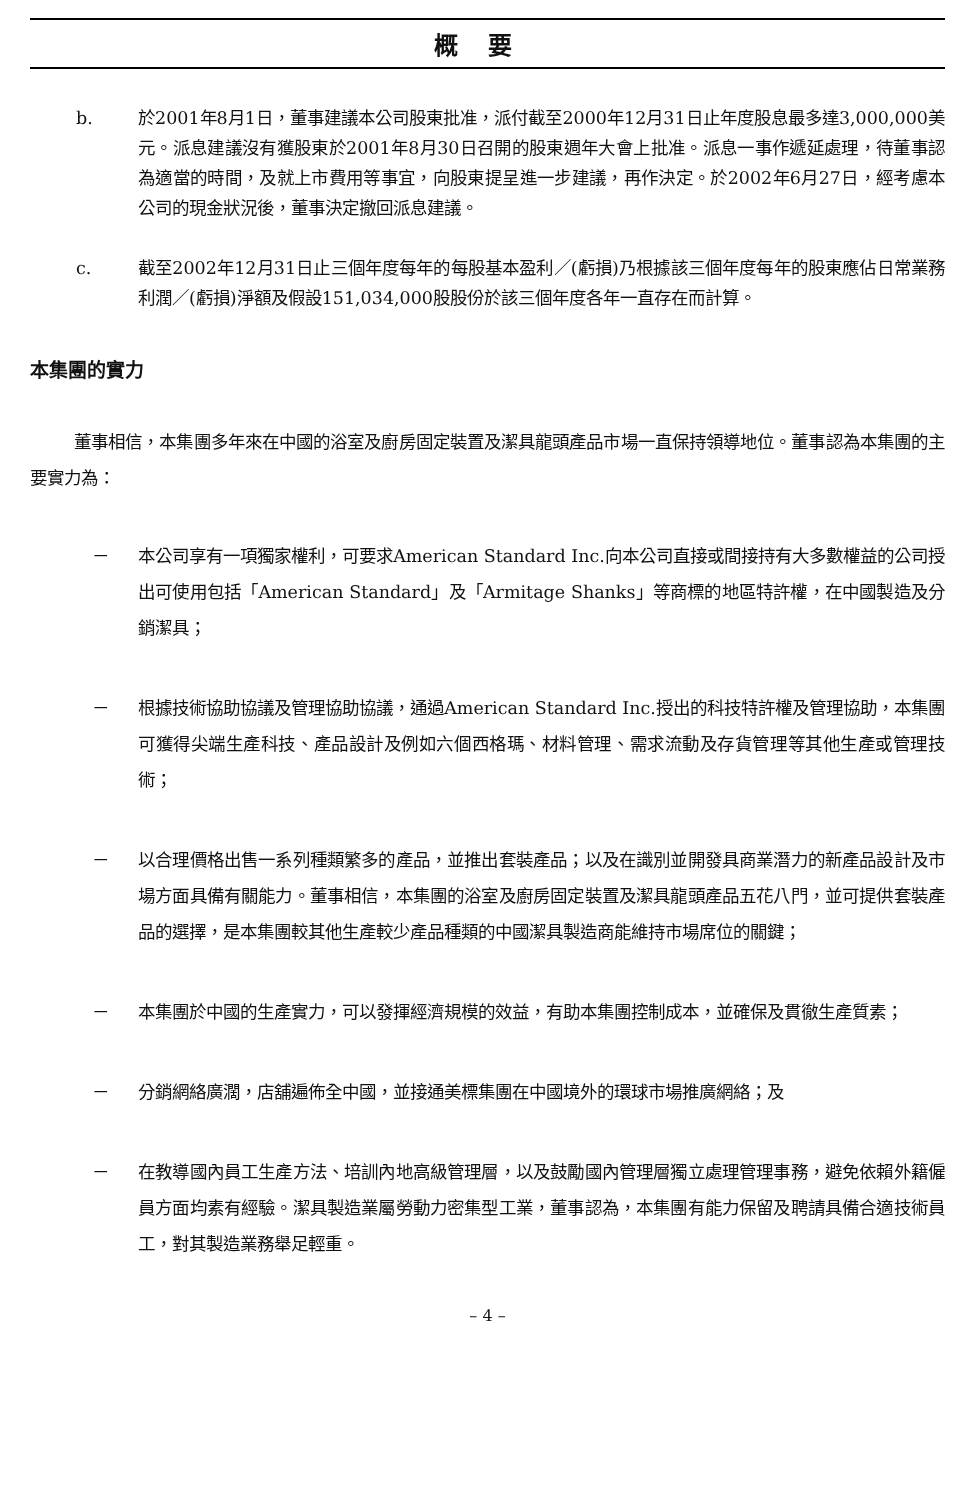概要
b. 於2001年8月1日，董事建議本公司股東批准，派付截至2000年12月31日止年度股息最多達3,000,000美元。派息建議沒有獲股東於2001年8月30日召開的股東週年大會上批准。派息一事作遞延處理，待董事認為適當的時間，及就上市費用等事宜，向股東提呈進一步建議，再作決定。於2002年6月27日，經考慮本公司的現金狀況後，董事決定撤回派息建議。
c. 截至2002年12月31日止三個年度每年的每股基本盈利／(虧損)乃根據該三個年度每年的股東應佔日常業務利潤／(虧損)淨額及假設151,034,000股股份於該三個年度各年一直存在而計算。
本集團的實力
董事相信，本集團多年來在中國的浴室及廚房固定裝置及潔具龍頭產品市場一直保持領導地位。董事認為本集團的主要實力為：
－ 本公司享有一項獨家權利，可要求American Standard Inc.向本公司直接或間接持有大多數權益的公司授出可使用包括「American Standard」及「Armitage Shanks」等商標的地區特許權，在中國製造及分銷潔具；
－ 根據技術協助協議及管理協助協議，通過American Standard Inc.授出的科技特許權及管理協助，本集團可獲得尖端生產科技、產品設計及例如六個西格瑪、材料管理、需求流動及存貨管理等其他生產或管理技術；
－ 以合理價格出售一系列種類繁多的產品，並推出套裝產品；以及在識別並開發具商業潛力的新產品設計及市場方面具備有關能力。董事相信，本集團的浴室及廚房固定裝置及潔具龍頭產品五花八門，並可提供套裝產品的選擇，是本集團較其他生產較少產品種類的中國潔具製造商能維持市場席位的關鍵；
－ 本集團於中國的生產實力，可以發揮經濟規模的效益，有助本集團控制成本，並確保及貫徹生產質素；
－ 分銷網絡廣濶，店舖遍佈全中國，並接通美標集團在中國境外的環球市場推廣網絡；及
－ 在教導國內員工生產方法、培訓內地高級管理層，以及鼓勵國內管理層獨立處理管理事務，避免依賴外籍僱員方面均素有經驗。潔具製造業屬勞動力密集型工業，董事認為，本集團有能力保留及聘請具備合適技術員工，對其製造業務舉足輕重。
– 4 –